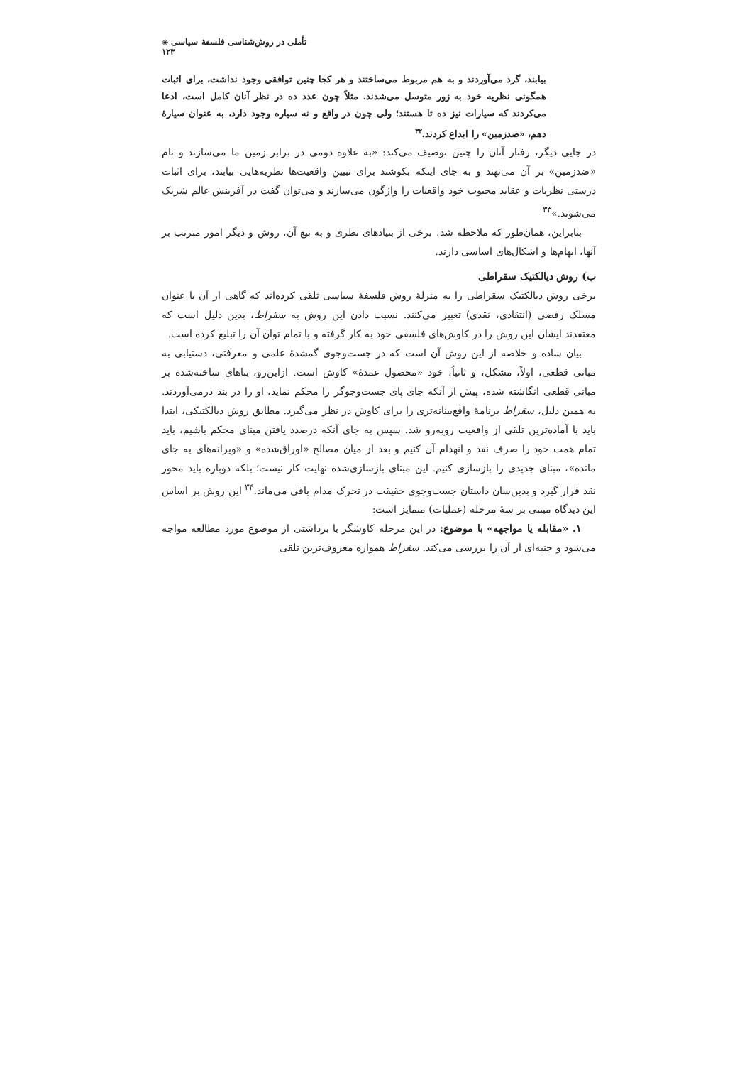تأملی در روش‌شناسی فلسفهٔ سیاسی ◈ ۱۲۳
بیابند، گرد می‌آوردند و به هم مربوط می‌ساختند و هر کجا چنین توافقی وجود نداشت، برای اثبات همگونی نظریه خود به زور متوسل می‌شدند. مثلاً چون عدد ده در نظر آنان کامل است، ادعا می‌کردند که سیارات نیز ده تا هستند؛ ولی چون در واقع و نه سیاره وجود دارد، به عنوان سیارهٔ دهم، «ضدزمین» را ابداع کردند.<sup>۳۲</sup>
در جایی دیگر، رفتار آنان را چنین توصیف می‌کند: «به علاوه دومی در برابر زمین ما می‌سازند و نام «ضدزمین» بر آن می‌نهند و به جای اینکه بکوشند برای تبیین واقعیت‌ها نظریه‌هایی بیابند، برای اثبات درستی نظریات و عقاید محبوب خود واقعیات را واژگون می‌سازند و می‌توان گفت در آفرینش عالم شریک می‌شوند.»<sup>۳۳</sup>
بنابراین، همان‌طور که ملاحظه شد، برخی از بنیادهای نظری و به تبع آن، روش و دیگر امور مترتب بر آنها، ابهام‌ها و اشکال‌های اساسی دارند.
ب) روش دیالکتیک سقراطی
برخی روش دیالکتیک سقراطی را به منزلهٔ روش فلسفهٔ سیاسی تلقی کرده‌اند که گاهی از آن با عنوان مسلک رفضی (انتقادی، نقدی) تعبیر می‌کنند. نسبت دادن این روش به سقراط، بدین دلیل است که معتقدند ایشان این روش را در کاوش‌های فلسفی خود به کار گرفته و با تمام توان آن را تبلیغ کرده است.
بیان ساده و خلاصه از این روش آن است که در جست‌وجوی گمشدهٔ علمی و معرفتی، دستیابی به مبانی قطعی، اولاً، مشکل، و ثانیاً، خود «محصول عمدهٔ» کاوش است. ازاین‌رو، بناهای ساخته‌شده بر مبانی قطعی انگاشته شده، پیش از آنکه جای پای جست‌وجوگر را محکم نماید، او را در بند درمی‌آوردند. به همین دلیل، سقراط برنامهٔ واقع‌بینانه‌تری را برای کاوش در نظر می‌گیرد. مطابق روش دیالکتیکی، ابتدا باید با آماده‌ترین تلقی از واقعیت روبه‌رو شد. سپس به جای آنکه درصدد یافتن مبنای محکم باشیم، باید تمام همت خود را صرف نقد و انهدام آن کنیم و بعد از میان مصالح «اوراق‌شده» و «ویرانه‌های به جای مانده»، مبنای جدیدی را بازسازی کنیم. این مبنای بازسازی‌شده نهایت کار نیست؛ بلکه دوباره باید محور نقد قرار گیرد و بدین‌سان داستان جست‌وجوی حقیقت در تحرک مدام باقی می‌ماند.<sup>۳۴</sup> این روش بر اساس این دیدگاه مبتنی بر سهٔ مرحله (عملیات) متمایز است:
۱. «مقابله یا مواجهه» با موضوع: در این مرحله کاوشگر با برداشتی از موضوع مورد مطالعه مواجه می‌شود و جنبه‌ای از آن را بررسی می‌کند. سقراط همواره معروف‌ترین تلقی